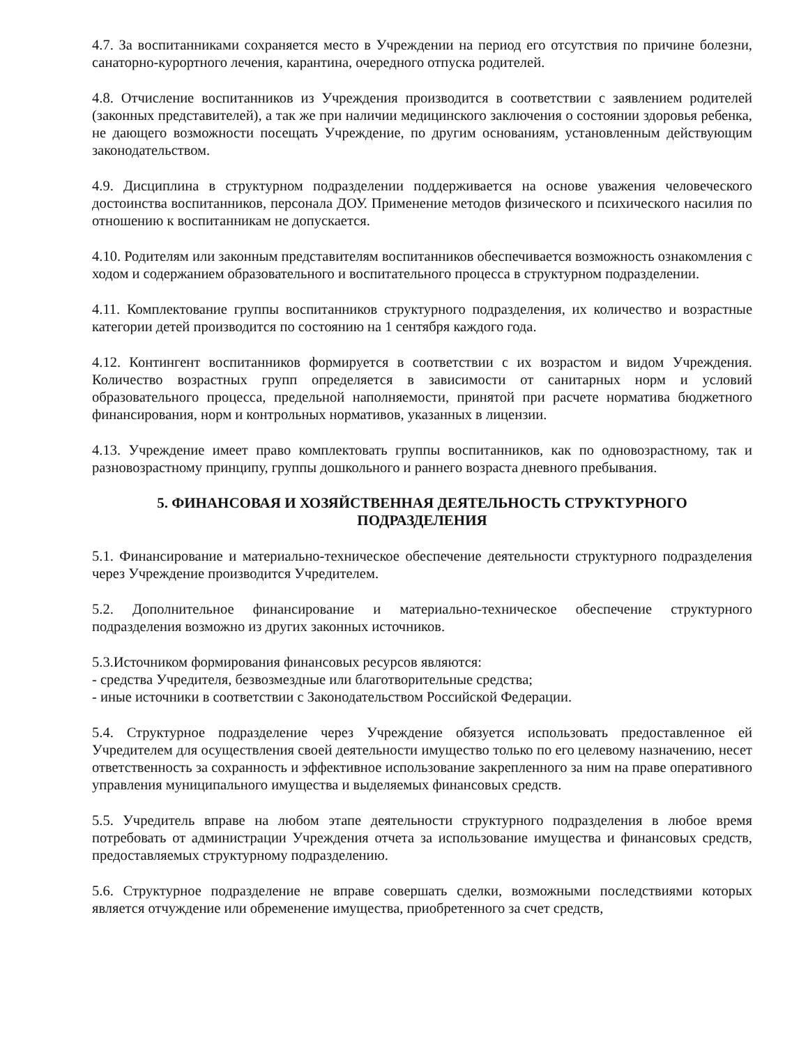4.7. За воспитанниками сохраняется место в Учреждении на период его отсутствия по причине болезни, санаторно-курортного лечения, карантина, очередного отпуска родителей.
4.8. Отчисление воспитанников из Учреждения производится в соответствии с заявлением родителей (законных представителей), а так же при наличии медицинского заключения о состоянии здоровья ребенка, не дающего возможности посещать Учреждение, по другим основаниям, установленным действующим законодательством.
4.9. Дисциплина в структурном подразделении поддерживается на основе уважения человеческого достоинства воспитанников, персонала ДОУ. Применение методов физического и психического насилия по отношению к воспитанникам не допускается.
4.10. Родителям или законным представителям воспитанников обеспечивается возможность ознакомления с ходом и содержанием образовательного и воспитательного процесса в структурном подразделении.
4.11. Комплектование группы воспитанников структурного подразделения, их количество и возрастные категории детей производится по состоянию на 1 сентября каждого года.
4.12. Контингент воспитанников формируется в соответствии с их возрастом и видом Учреждения. Количество возрастных групп определяется в зависимости от санитарных норм и условий образовательного процесса, предельной наполняемости, принятой при расчете норматива бюджетного финансирования, норм и контрольных нормативов, указанных в лицензии.
4.13. Учреждение имеет право комплектовать группы воспитанников, как по одновозрастному, так и разновозрастному принципу, группы дошкольного и раннего возраста дневного пребывания.
5. ФИНАНСОВАЯ И ХОЗЯЙСТВЕННАЯ ДЕЯТЕЛЬНОСТЬ СТРУКТУРНОГО ПОДРАЗДЕЛЕНИЯ
5.1. Финансирование и материально-техническое обеспечение деятельности структурного подразделения через Учреждение производится Учредителем.
5.2. Дополнительное финансирование и материально-техническое обеспечение структурного подразделения возможно из других законных источников.
5.3.Источником формирования финансовых ресурсов являются:
- средства Учредителя, безвозмездные или благотворительные средства;
- иные источники в соответствии с Законодательством Российской Федерации.
5.4. Структурное подразделение через Учреждение обязуется использовать предоставленное ей Учредителем для осуществления своей деятельности имущество только по его целевому назначению, несет ответственность за сохранность и эффективное использование закрепленного за ним на праве оперативного управления муниципального имущества и выделяемых финансовых средств.
5.5. Учредитель вправе на любом этапе деятельности структурного подразделения в любое время потребовать от администрации Учреждения отчета за использование имущества и финансовых средств, предоставляемых структурному подразделению.
5.6. Структурное подразделение не вправе совершать сделки, возможными последствиями которых является отчуждение или обременение имущества, приобретенного за счет средств,